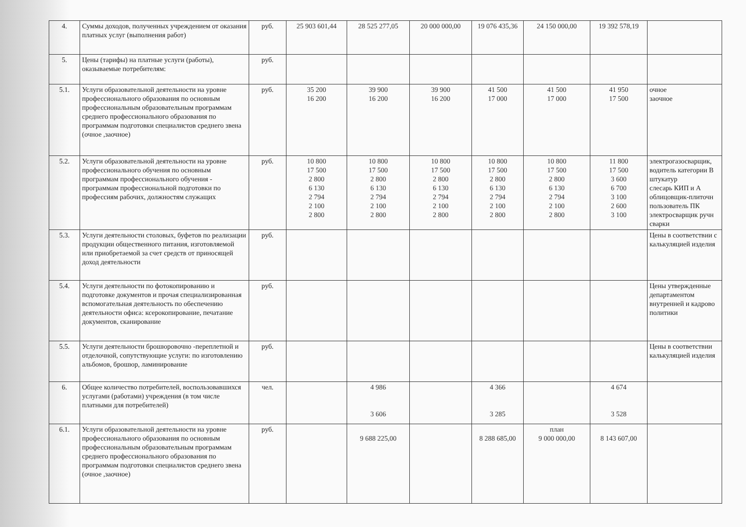| 4. | Суммы доходов, полученных учреждением от оказания платных услуг (выполнения работ) | руб. | 25 903 601,44 | 28 525 277,05 | 20 000 000,00 | 19 076 435,36 | 24 150 000,00 | 19 392 578,19 | |
| 5. | Цены (тарифы) на платные услуги (работы), оказываемые потребителям: | руб. | | | | | | | |
| 5.1. | Услуги образовательной деятельности на уровне профессионального образования по основным профессиональным образовательным программам среднего профессионального образования по программам подготовки специалистов среднего звена (очное ,заочное) | руб. | 35 200 16 200 | 39 900 16 200 | 39 900 16 200 | 41 500 17 000 | 41 500 17 000 | 41 950 17 500 | очное заочное |
| 5.2. | Услуги образовательной деятельности на уровне профессионального обучения по основным программам профессионального обучения - программам профессиональной подготовки по профессиям рабочих, должностям служащих | руб. | 10 800 17 500 2 800 6 130 2 794 2 100 2 800 | 10 800 17 500 2 800 6 130 2 794 2 100 2 800 | 10 800 17 500 2 800 6 130 2 794 2 100 2 800 | 10 800 17 500 2 800 6 130 2 794 2 100 2 800 | 10 800 17 500 2 800 6 130 2 794 2 100 2 800 | 11 800 17 500 3 600 6 700 3 100 2 600 3 100 | электрогазосварщик, водитель категории В штукатур слесарь КИП и А облицовщик-плиточн пользователь ПК электросварщик ручн сварки |
| 5.3. | Услуги деятельности столовых, буфетов по реализации продукции общественного питания, изготовляемой или приобретаемой за счет средств от приносящей доход деятельности | руб. | | | | | | | Цены в соответствии с калькуляцией изделия |
| 5.4. | Услуги деятельности по фотокопированию и подготовке документов и прочая специализированная вспомогательная деятельность по обеспечению деятельности офиса: ксерокопирование, печатание документов, сканирование | руб. | | | | | | | Цены утвержденные департаментом внутренней и кадрово политики |
| 5.5. | Услуги деятельности брошюровочно -переплетной и отделочной, сопутствующие услуги: по изготовлению альбомов, брошюр, ламинирование | руб. | | | | | | | Цены в соответствии калькуляцией изделия |
| 6. | Общее количество потребителей, воспользовавшихся услугами (работами) учреждения (в том числе платными для потребителей) | чел. | | 4 986 3 606 | | 4 366 3 285 | | 4 674 3 528 | |
| 6.1. | Услуги образовательной деятельности на уровне профессионального образования по основным профессиональным образовательным программам среднего профессионального образования по программам подготовки специалистов среднего звена (очное ,заочное) | руб. | | 9 688 225,00 | | 8 288 685,00 | план 9 000 000,00 | 8 143 607,00 | |